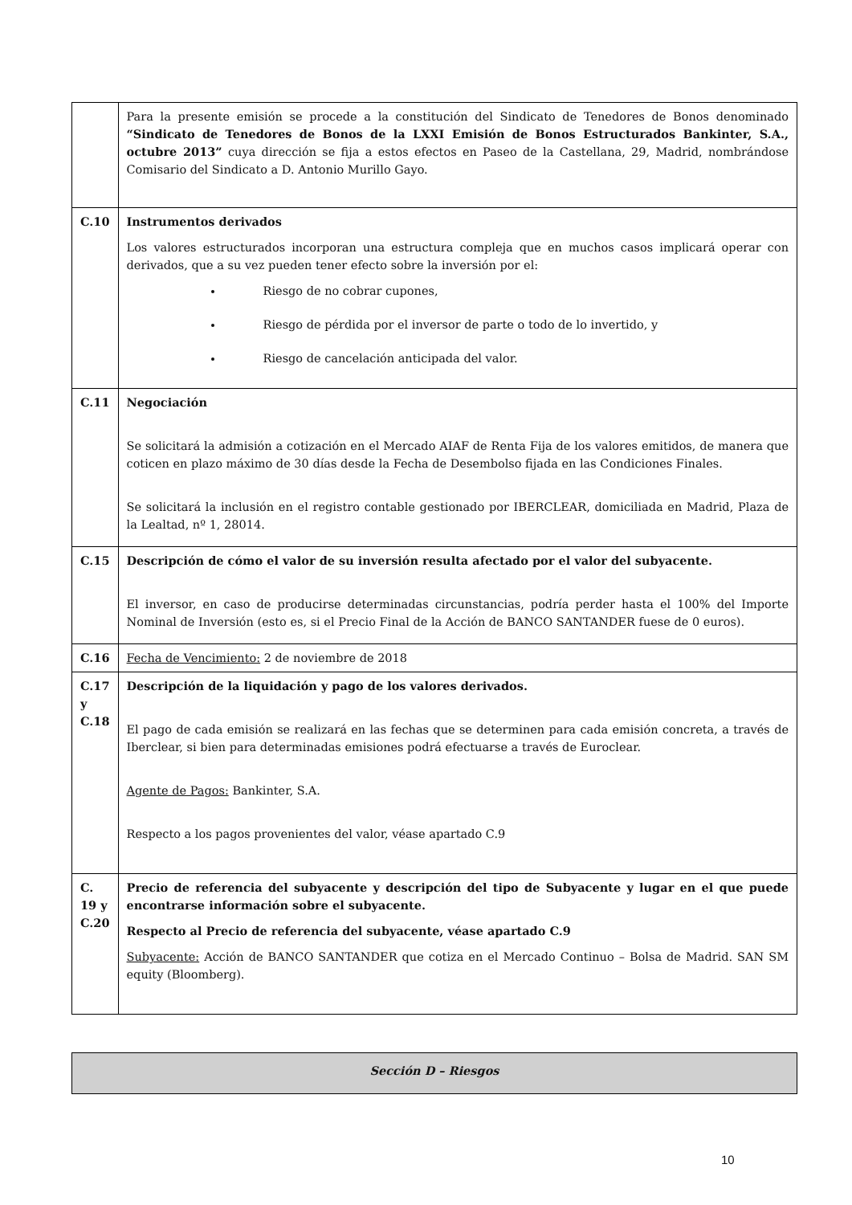| | Para la presente emisión se procede a la constitución del Sindicato de Tenedores de Bonos denominado “Sindicato de Tenedores de Bonos de la LXXI Emisión de Bonos Estructurados Bankinter, S.A., octubre 2013” cuya dirección se fija a estos efectos en Paseo de la Castellana, 29, Madrid, nombrándose Comisario del Sindicato a D. Antonio Murillo Gayo. |
| C.10 | Instrumentos derivados Los valores estructurados incorporan una estructura compleja que en muchos casos implicará operar con derivados, que a su vez pueden tener efecto sobre la inversión por el: Riesgo de no cobrar cupones, Riesgo de pérdida por el inversor de parte o todo de lo invertido, y Riesgo de cancelación anticipada del valor. |
| C.11 | Negociación Se solicitará la admisión a cotización en el Mercado AIAF de Renta Fija de los valores emitidos, de manera que coticen en plazo máximo de 30 días desde la Fecha de Desembolso fijada en las Condiciones Finales. Se solicitará la inclusión en el registro contable gestionado por IBERCLEAR, domiciliada en Madrid, Plaza de la Lealtad, nº 1, 28014. |
| C.15 | Descripción de cómo el valor de su inversión resulta afectado por el valor del subyacente. El inversor, en caso de producirse determinadas circunstancias, podría perder hasta el 100% del Importe Nominal de Inversión (esto es, si el Precio Final de la Acción de BANCO SANTANDER fuese de 0 euros). |
| C.16 | Fecha de Vencimiento: 2 de noviembre de 2018 |
| C.17 y C.18 | Descripción de la liquidación y pago de los valores derivados. El pago de cada emisión se realizará en las fechas que se determinen para cada emisión concreta, a través de Iberclear, si bien para determinadas emisiones podrá efectuarse a través de Euroclear. Agente de Pagos: Bankinter, S.A. Respecto a los pagos provenientes del valor, véase apartado C.9 |
| C. 19 y C.20 | Precio de referencia del subyacente y descripción del tipo de Subyacente y lugar en el que puede encontrarse información sobre el subyacente. Respecto al Precio de referencia del subyacente, véase apartado C.9 Subyacente: Acción de BANCO SANTANDER que cotiza en el Mercado Continuo – Bolsa de Madrid. SAN SM equity (Bloomberg). |
Sección D – Riesgos
10